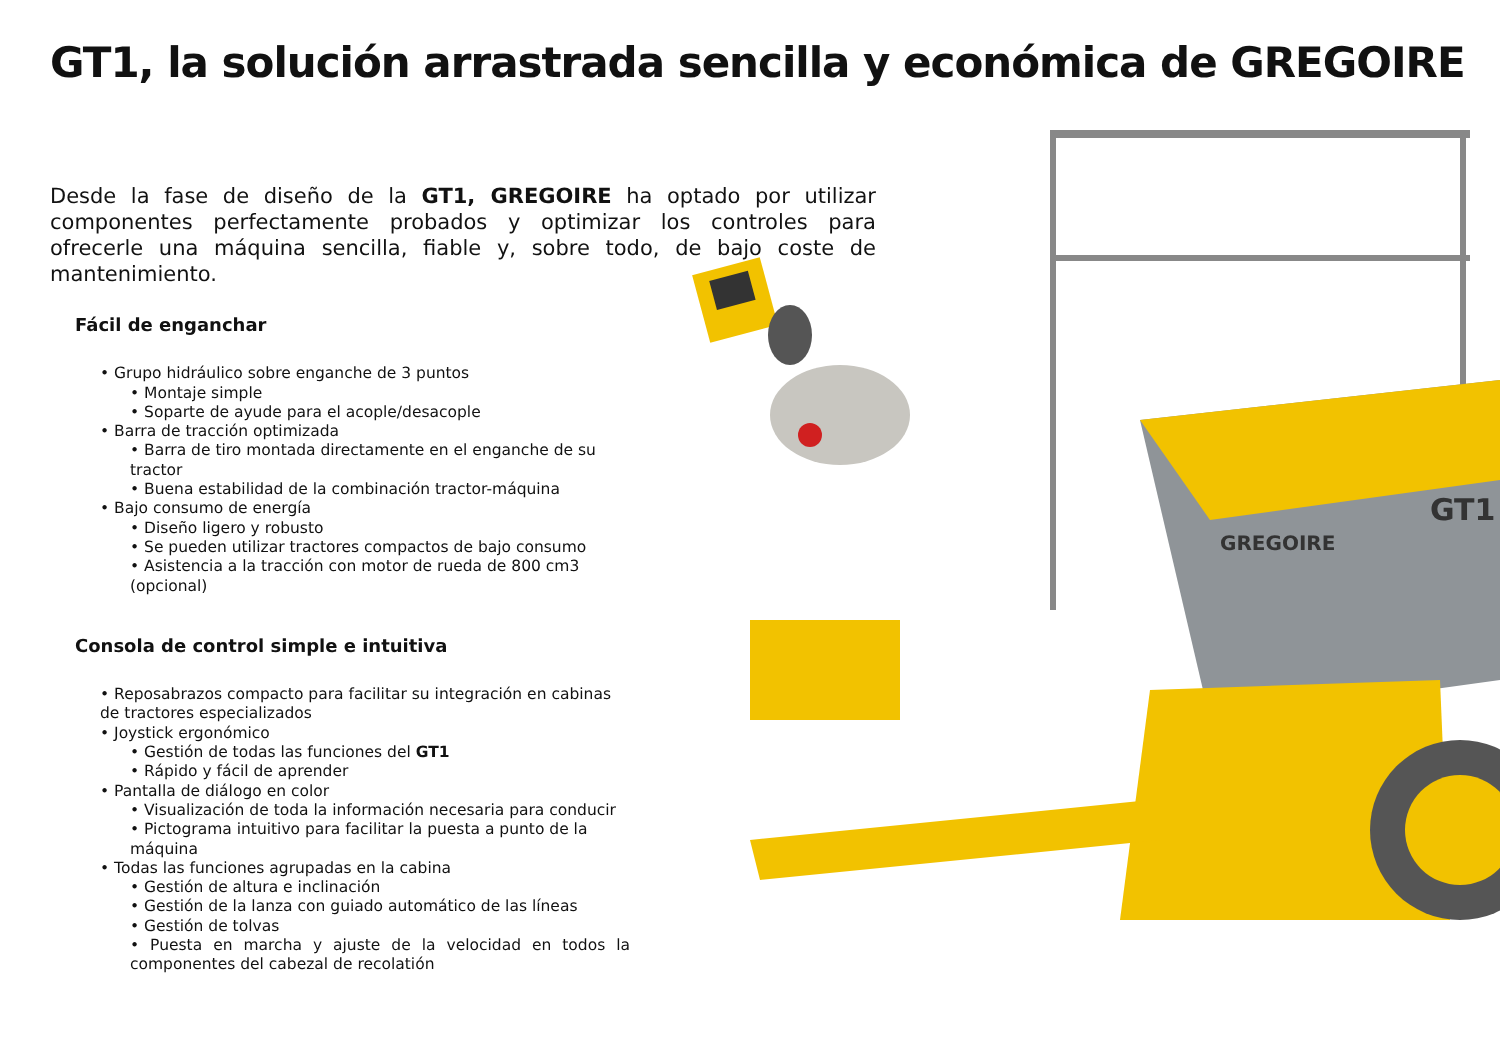GT1, la solución arrastrada sencilla y económica de GREGOIRE
Desde la fase de diseño de la GT1, GREGOIRE ha optado por utilizar componentes perfectamente probados y optimizar los controles para ofrecerle una máquina sencilla, fiable y, sobre todo, de bajo coste de mantenimiento.
Fácil de enganchar
• Grupo hidráulico sobre enganche de 3 puntos
• Montaje simple
• Soparte de ayude para el acople/desacople
• Barra de tracción optimizada
• Barra de tiro montada directamente en el enganche de su tractor
• Buena estabilidad de la combinación tractor-máquina
• Bajo consumo de energía
• Diseño ligero y robusto
• Se pueden utilizar tractores compactos de bajo consumo
• Asistencia a la tracción con motor de rueda de 800 cm3 (opcional)
Consola de control simple e intuitiva
• Reposabrazos compacto para facilitar su integración en cabinas de tractores especializados
• Joystick ergonómico
• Gestión de todas las funciones del GT1
• Rápido y fácil de aprender
• Pantalla de diálogo en color
• Visualización de toda la información necesaria para conducir
• Pictograma intuitivo para facilitar la puesta a punto de la máquina
• Todas las funciones agrupadas en la cabina
• Gestión de altura e inclinación
• Gestión de la lanza con guiado automático de las líneas
• Gestión de tolvas
• Puesta en marcha y ajuste de la velocidad en todos la componentes del cabezal de recolatión
GREGOIRE
GT1